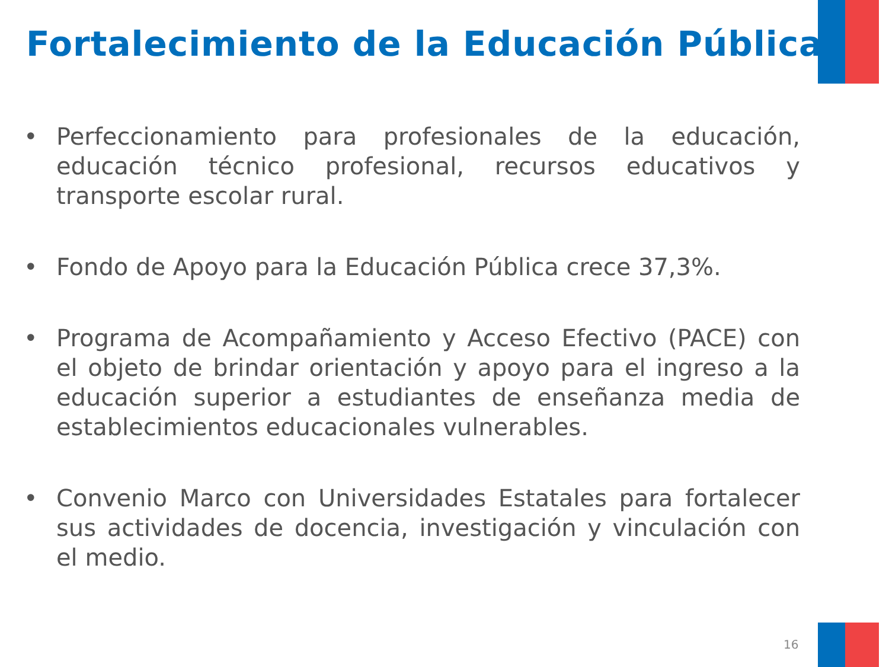Fortalecimiento de la Educación Pública
• Perfeccionamiento para profesionales de la educación, educación técnico profesional, recursos educativos y transporte escolar rural.
• Fondo de Apoyo para la Educación Pública crece 37,3%.
• Programa de Acompañamiento y Acceso Efectivo (PACE) con el objeto de brindar orientación y apoyo para el ingreso a la educación superior a estudiantes de enseñanza media de establecimientos educacionales vulnerables.
• Convenio Marco con Universidades Estatales para fortalecer sus actividades de docencia, investigación y vinculación con el medio.
16